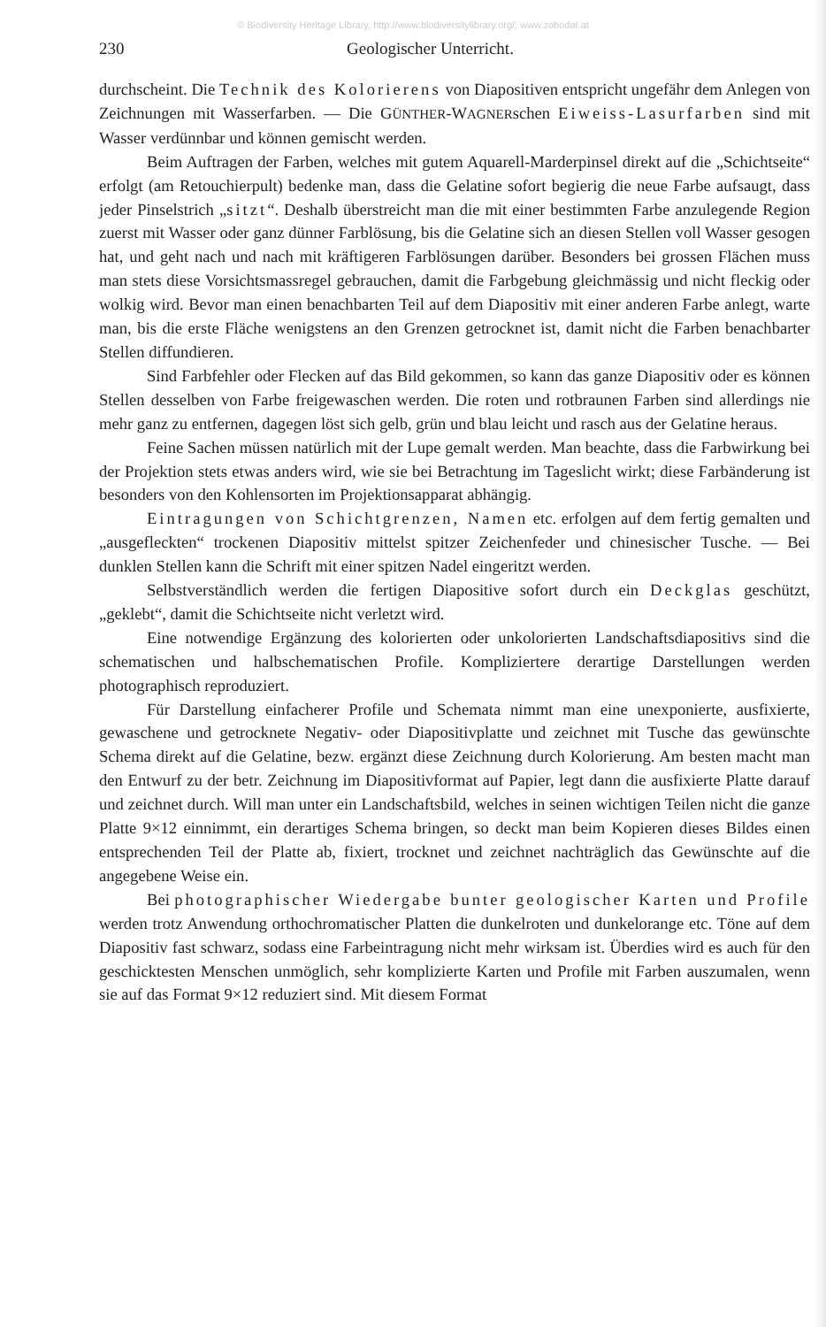© Biodiversity Heritage Library, http://www.biodiversitylibrary.org/; www.zobodat.at
230 Geologischer Unterricht.
durchscheint. Die Technik des Kolorierens von Diapositiven entspricht ungefähr dem Anlegen von Zeichnungen mit Wasserfarben. — Die GÜNTHER-WAGNERschen Eiweiss-Lasurfarben sind mit Wasser verdünnbar und können gemischt werden.
Beim Auftragen der Farben, welches mit gutem Aquarell-Marderpinsel direkt auf die „Schichtseite“ erfolgt (am Retouchierpult) bedenke man, dass die Gelatine sofort begierig die neue Farbe aufsaugt, dass jeder Pinselstrich „sitzt“. Deshalb überstreicht man die mit einer bestimmten Farbe anzulegende Region zuerst mit Wasser oder ganz dünner Farblösung, bis die Gelatine sich an diesen Stellen voll Wasser gesogen hat, und geht nach und nach mit kräftigeren Farblösungen darüber. Besonders bei grossen Flächen muss man stets diese Vorsichtsmassregel gebrauchen, damit die Farbgebung gleichmässig und nicht fleckig oder wolkig wird. Bevor man einen benachbarten Teil auf dem Diapositiv mit einer anderen Farbe anlegt, warte man, bis die erste Fläche wenigstens an den Grenzen getrocknet ist, damit nicht die Farben benachbarter Stellen diffundieren.
Sind Farbfehler oder Flecken auf das Bild gekommen, so kann das ganze Diapositiv oder es können Stellen desselben von Farbe freigewaschen werden. Die roten und rotbraunen Farben sind allerdings nie mehr ganz zu entfernen, dagegen löst sich gelb, grün und blau leicht und rasch aus der Gelatine heraus.
Feine Sachen müssen natürlich mit der Lupe gemalt werden. Man beachte, dass die Farbwirkung bei der Projektion stets etwas anders wird, wie sie bei Betrachtung im Tageslicht wirkt; diese Farbänderung ist besonders von den Kohlensorten im Projektionsapparat abhängig.
Eintragungen von Schichtgrenzen, Namen etc. erfolgen auf dem fertig gemalten und „ausgefleckten“ trockenen Diapositiv mittelst spitzer Zeichenfeder und chinesischer Tusche. — Bei dunklen Stellen kann die Schrift mit einer spitzen Nadel eingeritzt werden.
Selbstverständlich werden die fertigen Diapositive sofort durch ein Deckglas geschützt, „geklebt“, damit die Schichtseite nicht verletzt wird.
Eine notwendige Ergänzung des kolorierten oder unkolorierten Landschaftsdiapositivs sind die schematischen und halbschematischen Profile. Kompliziertere derartige Darstellungen werden photographisch reproduziert.
Für Darstellung einfacherer Profile und Schemata nimmt man eine unexponierte, ausfixierte, gewaschene und getrocknete Negativ- oder Diapositivplatte und zeichnet mit Tusche das gewünschte Schema direkt auf die Gelatine, bezw. ergänzt diese Zeichnung durch Kolorierung. Am besten macht man den Entwurf zu der betr. Zeichnung im Diapositivformat auf Papier, legt dann die ausfixierte Platte darauf und zeichnet durch. Will man unter ein Landschaftsbild, welches in seinen wichtigen Teilen nicht die ganze Platte 9×12 einnimmt, ein derartiges Schema bringen, so deckt man beim Kopieren dieses Bildes einen entsprechenden Teil der Platte ab, fixiert, trocknet und zeichnet nachträglich das Gewünschte auf die angegebene Weise ein.
Bei photographischer Wiedergabe bunter geologischer Karten und Profile werden trotz Anwendung orthochromatischer Platten die dunkelroten und dunkelorange etc. Töne auf dem Diapositiv fast schwarz, sodass eine Farbeintragung nicht mehr wirksam ist. Überdies wird es auch für den geschicktesten Menschen unmöglich, sehr komplizierte Karten und Profile mit Farben auszumalen, wenn sie auf das Format 9×12 reduziert sind. Mit diesem Format